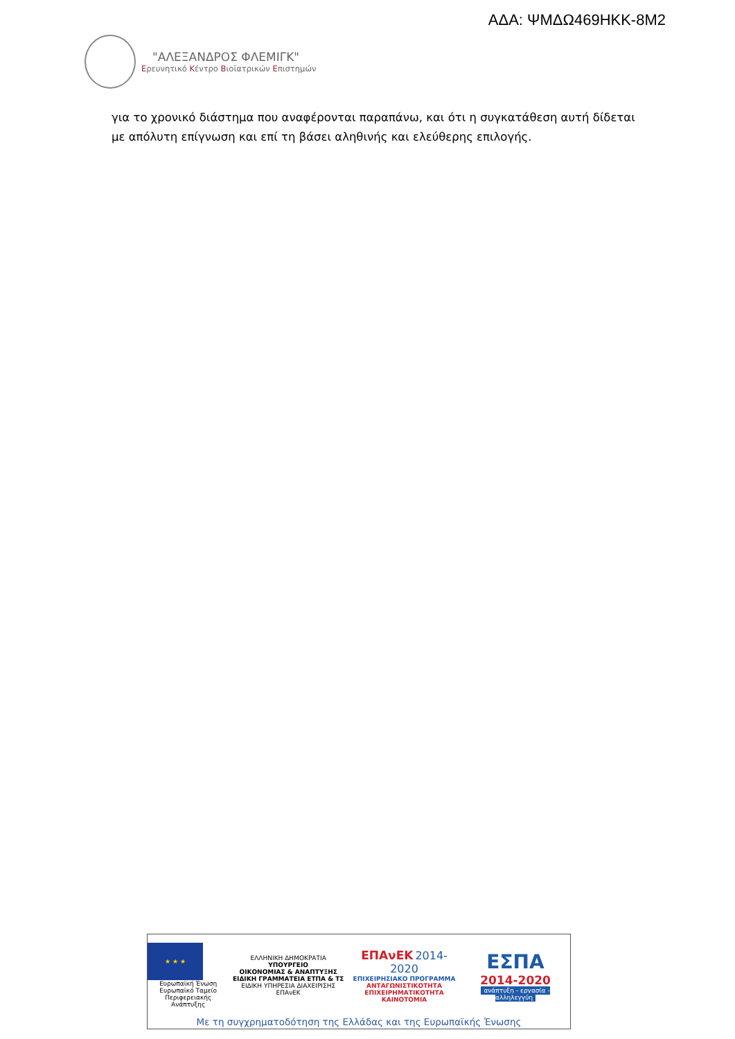ΑΔΑ: ΨΜΔΩ469ΗΚΚ-8Μ2
"ΑΛΕΞΑΝΔΡΟΣ ΦΛΕΜΙΓΚ"
Ερευνητικό Κέντρο Βιοϊατρικών Επιστημών
για το χρονικό διάστημα που αναφέρονται παραπάνω, και ότι η συγκατάθεση αυτή δίδεται με απόλυτη επίγνωση και επί τη βάσει αληθινής και ελεύθερης επιλογής.
★ ★ ★
Ευρωπαϊκή Ένωση
Ευρωπαϊκό Ταμείο
Περιφερειακής Ανάπτυξης
ΕΛΛΗΝΙΚΗ ΔΗΜΟΚΡΑΤΙΑ
ΥΠΟΥΡΓΕΙΟ
ΟΙΚΟΝΟΜΙΑΣ & ΑΝΑΠΤΥΞΗΣ
ΕΙΔΙΚΗ ΓΡΑΜΜΑΤΕΙΑ ΕΤΠΑ & ΤΣ
ΕΙΔΙΚΗ ΥΠΗΡΕΣΙΑ ΔΙΑΧΕΙΡΙΣΗΣ ΕΠΑνΕΚ
ΕΠΑνΕΚ 2014-2020
ΕΠΙΧΕΙΡΗΣΙΑΚΟ ΠΡΟΓΡΑΜΜΑ
ΑΝΤΑΓΩΝΙΣΤΙΚΟΤΗΤΑ
ΕΠΙΧΕΙΡΗΜΑΤΙΚΟΤΗΤΑ
ΚΑΙΝΟΤΟΜΙΑ
ΕΣΠΑ
2014-2020
ανάπτυξη - εργασία - αλληλεγγύη
Με τη συγχρηματοδότηση της Ελλάδας και της Ευρωπαϊκής Ένωσης